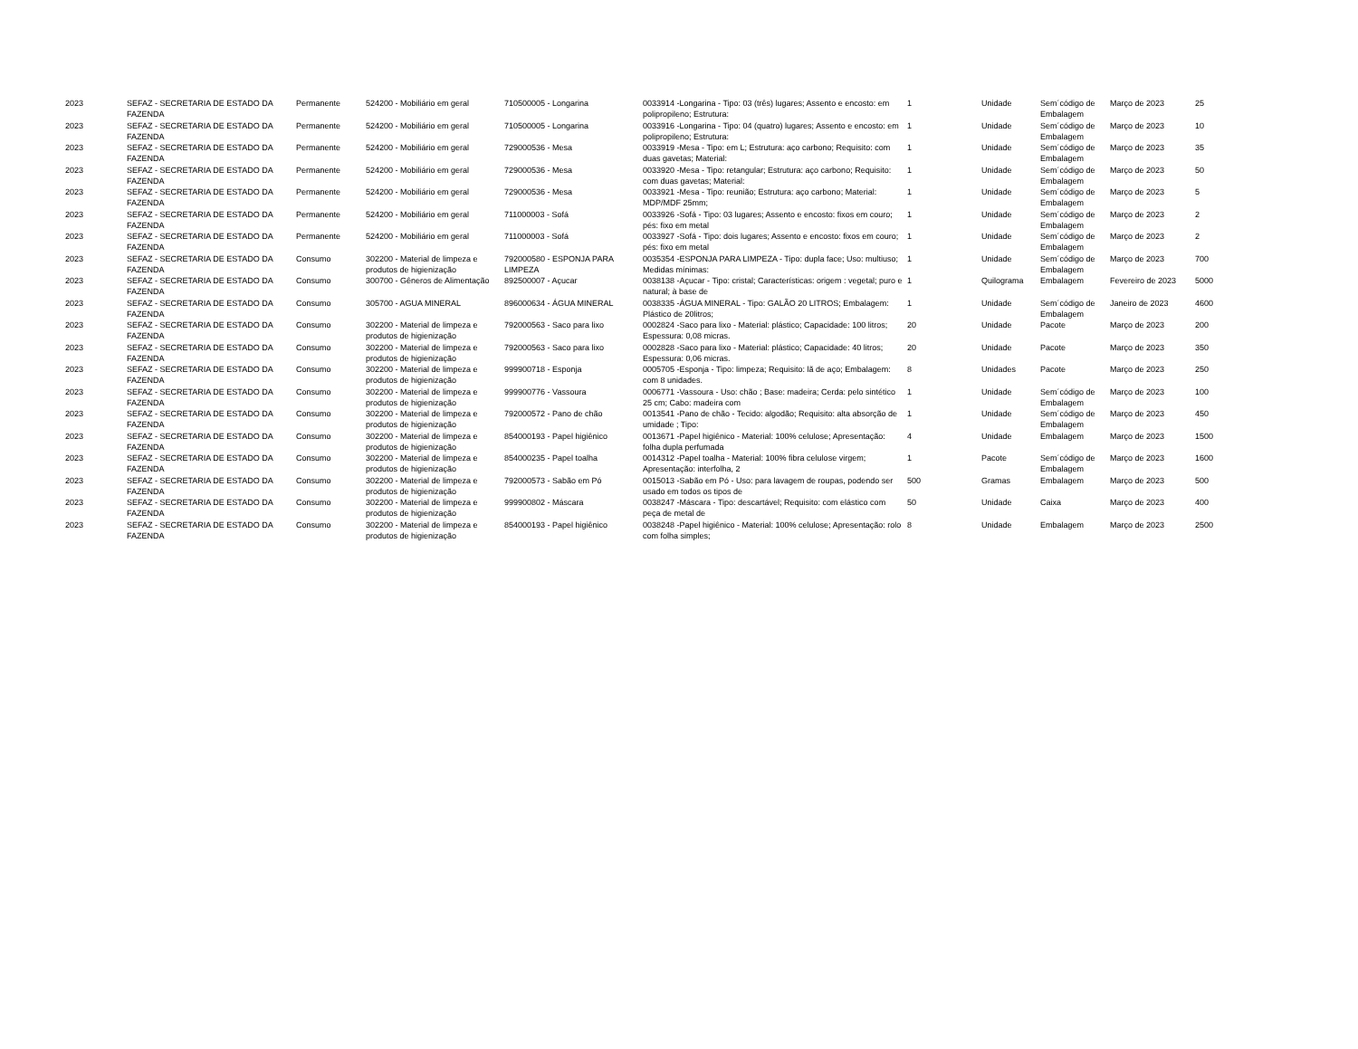| 2023 | SEFAZ - SECRETARIA DE ESTADO DA FAZENDA | Permanente | 524200 - Mobiliário em geral | 710500005 - Longarina | 0033914 -Longarina - Tipo: 03 (três) lugares; Assento e encosto: em polipropileno; Estrutura: | 1 | Unidade | Sem´código de Embalagem | Março de 2023 | 25 |
| 2023 | SEFAZ - SECRETARIA DE ESTADO DA FAZENDA | Permanente | 524200 - Mobiliário em geral | 710500005 - Longarina | 0033916 -Longarina - Tipo: 04 (quatro) lugares; Assento e encosto: em polipropileno; Estrutura: | 1 | Unidade | Sem´código de Embalagem | Março de 2023 | 10 |
| 2023 | SEFAZ - SECRETARIA DE ESTADO DA FAZENDA | Permanente | 524200 - Mobiliário em geral | 729000536 - Mesa | 0033919 -Mesa - Tipo: em L; Estrutura: aço carbono; Requisito: com duas gavetas; Material: | 1 | Unidade | Sem´código de Embalagem | Março de 2023 | 35 |
| 2023 | SEFAZ - SECRETARIA DE ESTADO DA FAZENDA | Permanente | 524200 - Mobiliário em geral | 729000536 - Mesa | 0033920 -Mesa - Tipo: retangular; Estrutura: aço carbono; Requisito: com duas gavetas; Material: | 1 | Unidade | Sem´código de Embalagem | Março de 2023 | 50 |
| 2023 | SEFAZ - SECRETARIA DE ESTADO DA FAZENDA | Permanente | 524200 - Mobiliário em geral | 729000536 - Mesa | 0033921 -Mesa - Tipo: reunião; Estrutura: aço carbono; Material: MDP/MDF 25mm; | 1 | Unidade | Sem´código de Embalagem | Março de 2023 | 5 |
| 2023 | SEFAZ - SECRETARIA DE ESTADO DA FAZENDA | Permanente | 524200 - Mobiliário em geral | 711000003 - Sofá | 0033926 -Sofá - Tipo: 03 lugares; Assento e encosto: fixos em couro; pés: fixo em metal | 1 | Unidade | Sem´código de Embalagem | Março de 2023 | 2 |
| 2023 | SEFAZ - SECRETARIA DE ESTADO DA FAZENDA | Permanente | 524200 - Mobiliário em geral | 711000003 - Sofá | 0033927 -Sofá - Tipo: dois lugares; Assento e encosto: fixos em couro; pés: fixo em metal | 1 | Unidade | Sem´código de Embalagem | Março de 2023 | 2 |
| 2023 | SEFAZ - SECRETARIA DE ESTADO DA FAZENDA | Consumo | 302200 - Material de limpeza e produtos de higienização | 792000580 - ESPONJA PARA LIMPEZA | 0035354 -ESPONJA PARA LIMPEZA - Tipo: dupla face; Uso: multiuso; Medidas mínimas: | 1 | Unidade | Sem´código de Embalagem | Março de 2023 | 700 |
| 2023 | SEFAZ - SECRETARIA DE ESTADO DA FAZENDA | Consumo | 300700 - Gêneros de Alimentação | 892500007 - Açucar | 0038138 -Açucar - Tipo: cristal; Características: origem : vegetal; puro e natural; à base de | 1 | Quilograma | Embalagem | Fevereiro de 2023 | 5000 |
| 2023 | SEFAZ - SECRETARIA DE ESTADO DA FAZENDA | Consumo | 305700 - AGUA MINERAL | 896000634 - ÁGUA MINERAL | 0038335 -ÁGUA MINERAL - Tipo: GALÃO 20 LITROS; Embalagem: Plástico de 20litros; | 1 | Unidade | Sem´código de Embalagem | Janeiro de 2023 | 4600 |
| 2023 | SEFAZ - SECRETARIA DE ESTADO DA FAZENDA | Consumo | 302200 - Material de limpeza e produtos de higienização | 792000563 - Saco para lixo | 0002824 -Saco para lixo - Material: plástico; Capacidade: 100 litros; Espessura: 0,08 micras. | 20 | Unidade | Pacote | Março de 2023 | 200 |
| 2023 | SEFAZ - SECRETARIA DE ESTADO DA FAZENDA | Consumo | 302200 - Material de limpeza e produtos de higienização | 792000563 - Saco para lixo | 0002828 -Saco para lixo - Material: plástico; Capacidade: 40 litros; Espessura: 0,06 micras. | 20 | Unidade | Pacote | Março de 2023 | 350 |
| 2023 | SEFAZ - SECRETARIA DE ESTADO DA FAZENDA | Consumo | 302200 - Material de limpeza e produtos de higienização | 999900718 - Esponja | 0005705 -Esponja - Tipo: limpeza; Requisito: lã de aço; Embalagem: com 8 unidades. | 8 | Unidades | Pacote | Março de 2023 | 250 |
| 2023 | SEFAZ - SECRETARIA DE ESTADO DA FAZENDA | Consumo | 302200 - Material de limpeza e produtos de higienização | 999900776 - Vassoura | 0006771 -Vassoura - Uso: chão ; Base: madeira; Cerda: pelo sintético 25 cm; Cabo: madeira com | 1 | Unidade | Sem´código de Embalagem | Março de 2023 | 100 |
| 2023 | SEFAZ - SECRETARIA DE ESTADO DA FAZENDA | Consumo | 302200 - Material de limpeza e produtos de higienização | 792000572 - Pano de chão | 0013541 -Pano de chão - Tecido: algodão; Requisito: alta absorção de umidade ; Tipo: | 1 | Unidade | Sem´código de Embalagem | Março de 2023 | 450 |
| 2023 | SEFAZ - SECRETARIA DE ESTADO DA FAZENDA | Consumo | 302200 - Material de limpeza e produtos de higienização | 854000193 - Papel higiênico | 0013671 -Papel higiênico - Material: 100% celulose; Apresentação: folha dupla perfumada | 4 | Unidade | Embalagem | Março de 2023 | 1500 |
| 2023 | SEFAZ - SECRETARIA DE ESTADO DA FAZENDA | Consumo | 302200 - Material de limpeza e produtos de higienização | 854000235 - Papel toalha | 0014312 -Papel toalha - Material: 100% fibra celulose virgem; Apresentação: interfolha, 2 | 1 | Pacote | Sem´código de Embalagem | Março de 2023 | 1600 |
| 2023 | SEFAZ - SECRETARIA DE ESTADO DA FAZENDA | Consumo | 302200 - Material de limpeza e produtos de higienização | 792000573 - Sabão em Pó | 0015013 -Sabão em Pó - Uso: para lavagem de roupas, podendo ser usado em todos os tipos de | 500 | Gramas | Embalagem | Março de 2023 | 500 |
| 2023 | SEFAZ - SECRETARIA DE ESTADO DA FAZENDA | Consumo | 302200 - Material de limpeza e produtos de higienização | 999900802 - Máscara | 0038247 -Máscara - Tipo: descartável; Requisito: com elástico com peça de metal de | 50 | Unidade | Caixa | Março de 2023 | 400 |
| 2023 | SEFAZ - SECRETARIA DE ESTADO DA FAZENDA | Consumo | 302200 - Material de limpeza e produtos de higienização | 854000193 - Papel higiênico | 0038248 -Papel higiênico - Material: 100% celulose; Apresentação: rolo com folha simples; | 8 | Unidade | Embalagem | Março de 2023 | 2500 |